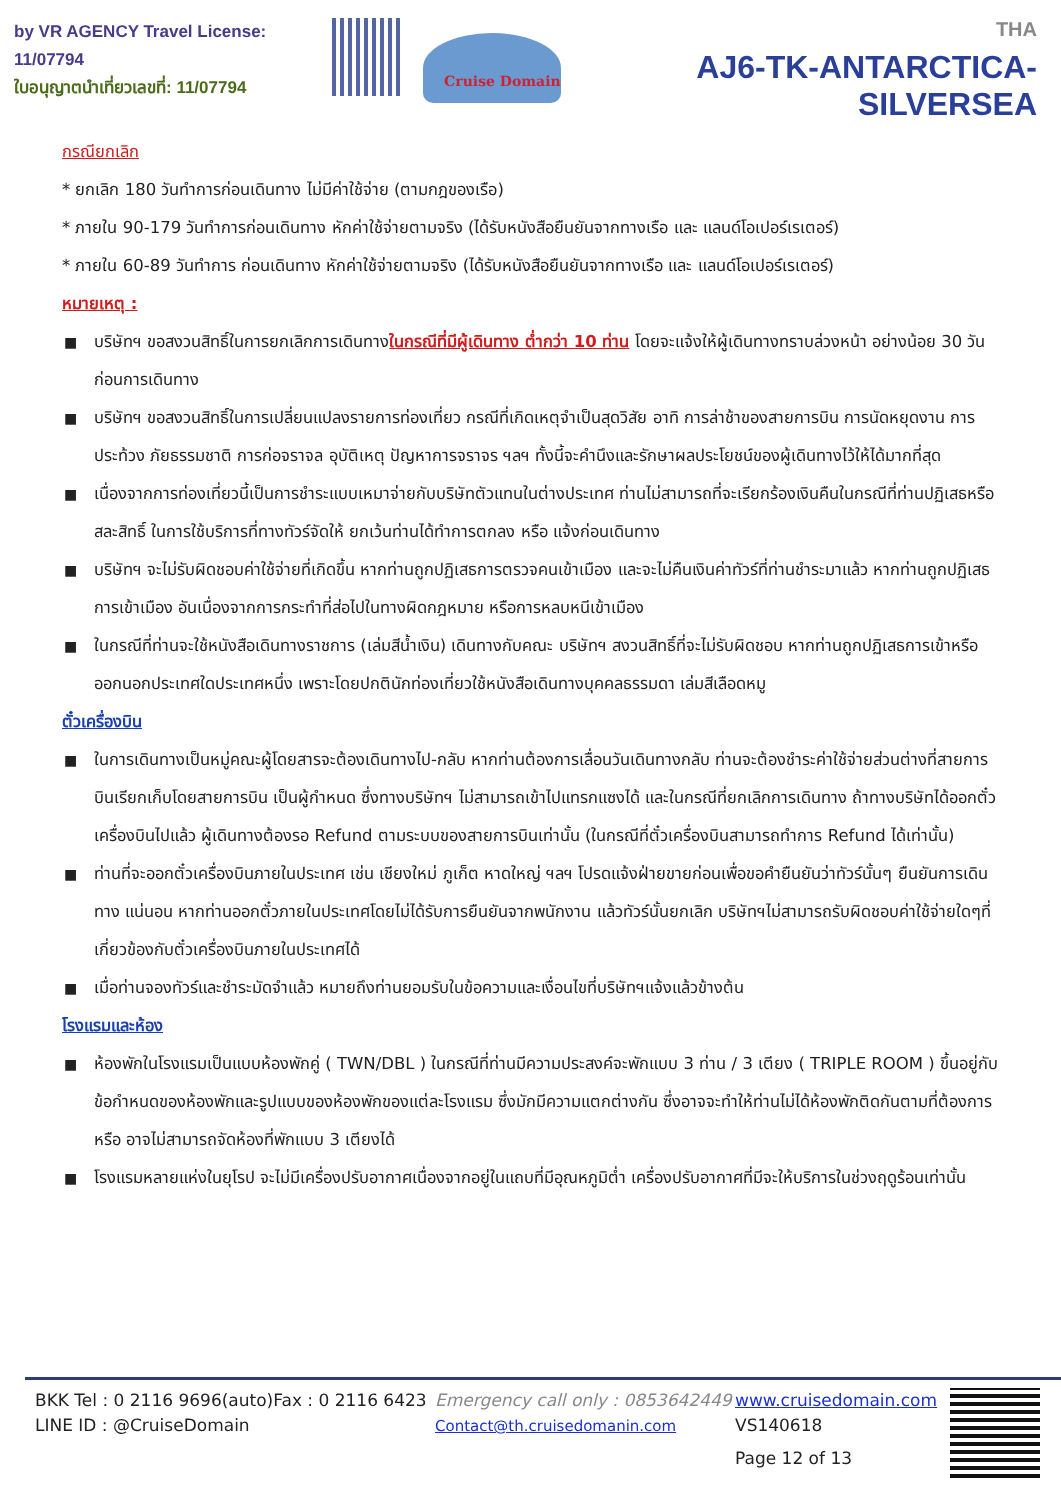by VR AGENCY Travel License: 11/07794
ใบอนุญาตนำเที่ยวเลขที่: 11/07794
Cruise Domain
THA
AJ6-TK-ANTARCTICA-SILVERSEA
กรณียกเลิก
* ยกเลิก 180 วันทำการก่อนเดินทาง ไม่มีค่าใช้จ่าย (ตามกฎของเรือ)
* ภายใน 90-179 วันทำการก่อนเดินทาง หักค่าใช้จ่ายตามจริง (ได้รับหนังสือยืนยันจากทางเรือ และ แลนด์โอเปอร์เรเตอร์)
* ภายใน 60-89 วันทำการ ก่อนเดินทาง หักค่าใช้จ่ายตามจริง (ได้รับหนังสือยืนยันจากทางเรือ และ แลนด์โอเปอร์เรเตอร์)
หมายเหตุ :
■ บริษัทฯ ขอสงวนสิทธิ์ในการยกเลิกการเดินทางในกรณีที่มีผู้เดินทาง ต่ำกว่า 10 ท่าน โดยจะแจ้งให้ผู้เดินทางทราบล่วงหน้า อย่างน้อย 30 วัน ก่อนการเดินทาง
■ บริษัทฯ ขอสงวนสิทธิ์ในการเปลี่ยนแปลงรายการท่องเที่ยว กรณีที่เกิดเหตุจำเป็นสุดวิสัย อาทิ การล่าช้าของสายการบิน การนัดหยุดงาน การประท้วง ภัยธรรมชาติ การก่อจราจล อุบัติเหตุ ปัญหาการจราจร ฯลฯ ทั้งนี้จะคำนึงและรักษาผลประโยชน์ของผู้เดินทางไว้ให้ได้มากที่สุด
■ เนื่องจากการท่องเที่ยวนี้เป็นการชำระแบบเหมาจ่ายกับบริษัทตัวแทนในต่างประเทศ ท่านไม่สามารถที่จะเรียกร้องเงินคืนในกรณีที่ท่านปฏิเสธหรือสละสิทธิ์ ในการใช้บริการที่ทางทัวร์จัดให้ ยกเว้นท่านได้ทำการตกลง หรือ แจ้งก่อนเดินทาง
■ บริษัทฯ จะไม่รับผิดชอบค่าใช้จ่ายที่เกิดขึ้น หากท่านถูกปฏิเสธการตรวจคนเข้าเมือง และจะไม่คืนเงินค่าทัวร์ที่ท่านชำระมาแล้ว หากท่านถูกปฏิเสธการเข้าเมือง อันเนื่องจากการกระทำที่ส่อไปในทางผิดกฎหมาย หรือการหลบหนีเข้าเมือง
■ ในกรณีที่ท่านจะใช้หนังสือเดินทางราชการ (เล่มสีน้ำเงิน) เดินทางกับคณะ บริษัทฯ สงวนสิทธิ์ที่จะไม่รับผิดชอบ หากท่านถูกปฏิเสธการเข้าหรือออกนอกประเทศใดประเทศหนึ่ง เพราะโดยปกตินักท่องเที่ยวใช้หนังสือเดินทางบุคคลธรรมดา เล่มสีเลือดหมู
ตั๋วเครื่องบิน
■ ในการเดินทางเป็นหมู่คณะผู้โดยสารจะต้องเดินทางไป-กลับ หากท่านต้องการเลื่อนวันเดินทางกลับ ท่านจะต้องชำระค่าใช้จ่ายส่วนต่างที่สายการบินเรียกเก็บโดยสายการบิน เป็นผู้กำหนด ซึ่งทางบริษัทฯ ไม่สามารถเข้าไปแทรกแซงได้ และในกรณีที่ยกเลิกการเดินทาง ถ้าทางบริษัทได้ออกตั๋วเครื่องบินไปแล้ว ผู้เดินทางต้องรอ Refund ตามระบบของสายการบินเท่านั้น (ในกรณีที่ตั๋วเครื่องบินสามารถทำการ Refund ได้เท่านั้น)
■ ท่านที่จะออกตั๋วเครื่องบินภายในประเทศ เช่น เชียงใหม่ ภูเก็ต หาดใหญ่ ฯลฯ โปรดแจ้งฝ่ายขายก่อนเพื่อขอคำยืนยันว่าทัวร์นั้นๆ ยืนยันการเดินทาง แน่นอน หากท่านออกตั๋วภายในประเทศโดยไม่ได้รับการยืนยันจากพนักงาน แล้วทัวร์นั้นยกเลิก บริษัทฯไม่สามารถรับผิดชอบค่าใช้จ่ายใดๆที่เกี่ยวข้องกับตั๋วเครื่องบินภายในประเทศได้
■ เมื่อท่านจองทัวร์และชำระมัดจำแล้ว หมายถึงท่านยอมรับในข้อความและเงื่อนไขที่บริษัทฯแจ้งแล้วข้างต้น
โรงแรมและห้อง
■ ห้องพักในโรงแรมเป็นแบบห้องพักคู่ ( TWN/DBL ) ในกรณีที่ท่านมีความประสงค์จะพักแบบ 3 ท่าน / 3 เตียง ( TRIPLE ROOM ) ขึ้นอยู่กับข้อกำหนดของห้องพักและรูปแบบของห้องพักของแต่ละโรงแรม ซึ่งมักมีความแตกต่างกัน ซึ่งอาจจะทำให้ท่านไม่ได้ห้องพักติดกันตามที่ต้องการ หรือ อาจไม่สามารถจัดห้องที่พักแบบ 3 เตียงได้
■ โรงแรมหลายแห่งในยุโรป จะไม่มีเครื่องปรับอากาศเนื่องจากอยู่ในแถบที่มีอุณหภูมิต่ำ เครื่องปรับอากาศที่มีจะให้บริการในช่วงฤดูร้อนเท่านั้น
BKK Tel : 0 2116 9696(auto)Fax : 0 2116 6423
LINE ID : @CruiseDomain
Emergency call only : 0853642449
Contact@th.cruisedomanin.com
www.cruisedomain.com
VS140618
Page 12 of 13